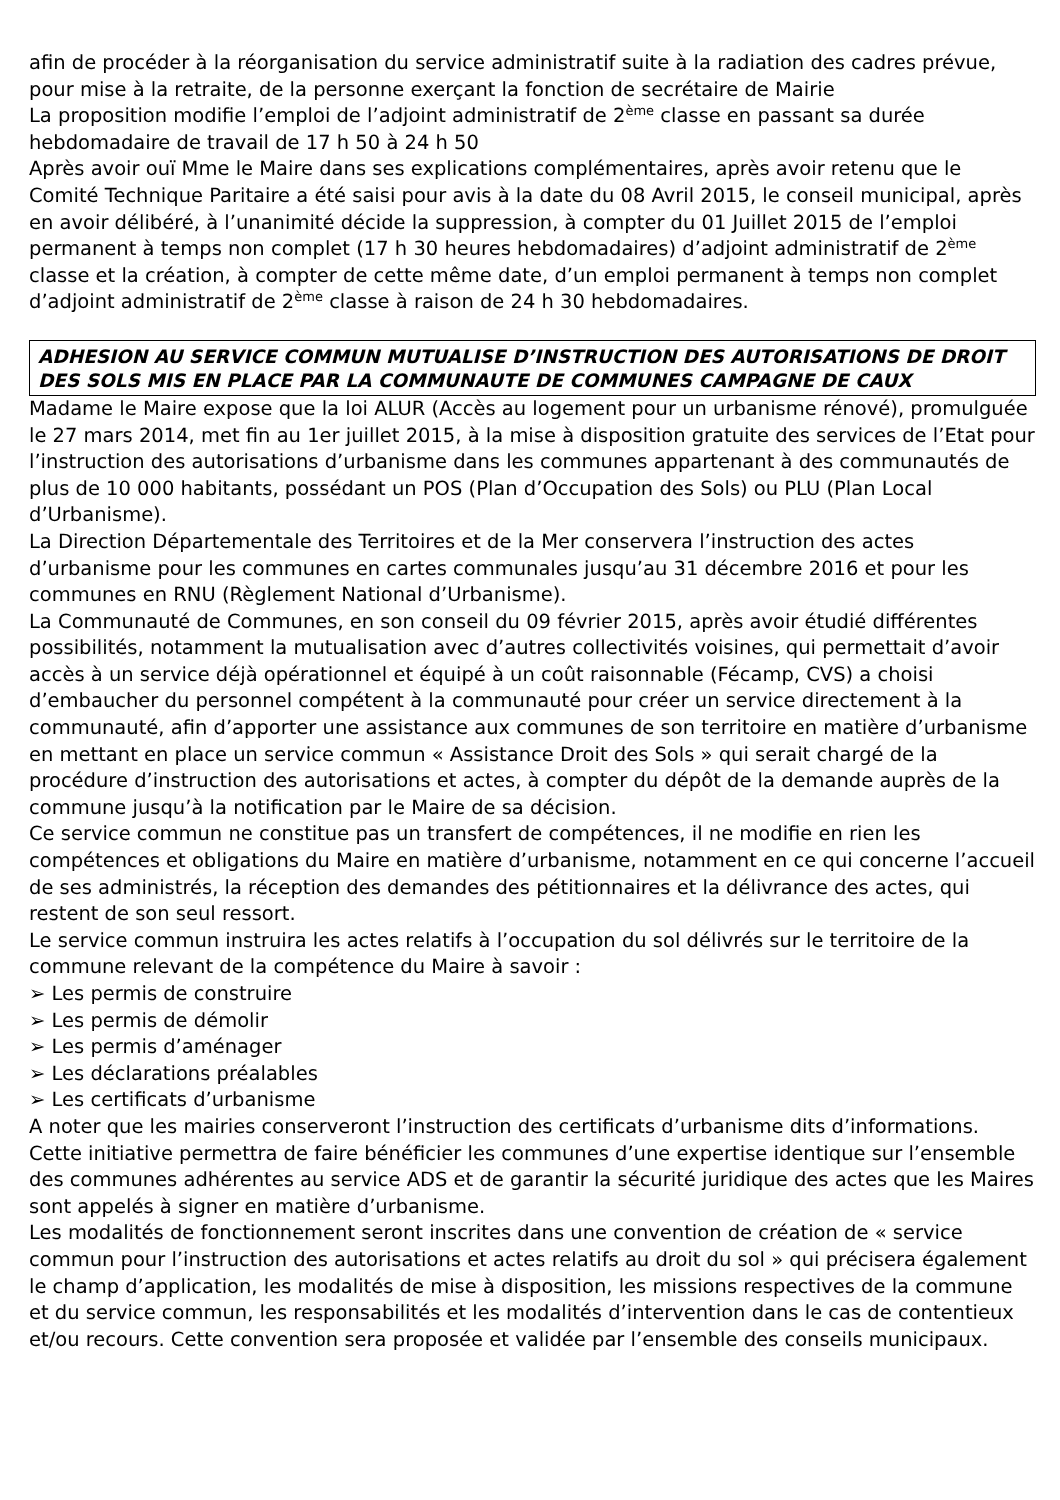afin de procéder à la réorganisation du service administratif suite à la radiation des cadres prévue, pour mise à la retraite, de la personne exerçant la fonction de secrétaire de Mairie
La proposition modifie l’emploi de l’adjoint administratif de 2<sup>ème</sup> classe en passant sa durée hebdomadaire de travail de 17 h 50 à 24 h 50
Après avoir ouï Mme le Maire dans ses explications complémentaires, après avoir retenu que le Comité Technique Paritaire a été saisi pour avis à la date du 08 Avril 2015, le conseil municipal, après en avoir délibéré, à l’unanimité décide la suppression, à compter du 01 Juillet 2015 de l’emploi permanent à temps non complet (17 h 30 heures hebdomadaires) d’adjoint administratif de 2<sup>ème</sup> classe et la création, à compter de cette même date, d’un emploi permanent à temps non complet d’adjoint administratif de 2<sup>ème</sup> classe à raison de 24 h 30 hebdomadaires.
ADHESION AU SERVICE COMMUN MUTUALISE D’INSTRUCTION DES AUTORISATIONS DE DROIT DES SOLS MIS EN PLACE PAR LA COMMUNAUTE DE COMMUNES CAMPAGNE DE CAUX
Madame le Maire expose que la loi ALUR (Accès au logement pour un urbanisme rénové), promulguée le 27 mars 2014, met fin au 1er juillet 2015, à la mise à disposition gratuite des services de l’Etat pour l’instruction des autorisations d’urbanisme dans les communes appartenant à des communautés de plus de 10 000 habitants, possédant un POS (Plan d’Occupation des Sols) ou PLU (Plan Local d’Urbanisme).
La Direction Départementale des Territoires et de la Mer conservera l’instruction des actes d’urbanisme pour les communes en cartes communales jusqu’au 31 décembre 2016 et pour les communes en RNU (Règlement National d’Urbanisme).
La Communauté de Communes, en son conseil du 09 février 2015, après avoir étudié différentes possibilités, notamment la mutualisation avec d’autres collectivités voisines, qui permettait d’avoir accès à un service déjà opérationnel et équipé à un coût raisonnable (Fécamp, CVS) a choisi d’embaucher du personnel compétent à la communauté pour créer un service directement à la communauté, afin d’apporter une assistance aux communes de son territoire en matière d’urbanisme en mettant en place un service commun « Assistance Droit des Sols » qui serait chargé de la procédure d’instruction des autorisations et actes, à compter du dépôt de la demande auprès de la commune jusqu’à la notification par le Maire de sa décision.
Ce service commun ne constitue pas un transfert de compétences, il ne modifie en rien les compétences et obligations du Maire en matière d’urbanisme, notamment en ce qui concerne l’accueil de ses administrés, la réception des demandes des pétitionnaires et la délivrance des actes, qui restent de son seul ressort.
Le service commun instruira les actes relatifs à l’occupation du sol délivrés sur le territoire de la commune relevant de la compétence du Maire à savoir :
➢ Les permis de construire
➢ Les permis de démolir
➢ Les permis d’aménager
➢ Les déclarations préalables
➢ Les certificats d’urbanisme
A noter que les mairies conserveront l’instruction des certificats d’urbanisme dits d’informations.
Cette initiative permettra de faire bénéficier les communes d’une expertise identique sur l’ensemble des communes adhérentes au service ADS et de garantir la sécurité juridique des actes que les Maires sont appelés à signer en matière d’urbanisme.
Les modalités de fonctionnement seront inscrites dans une convention de création de « service commun pour l’instruction des autorisations et actes relatifs au droit du sol » qui précisera également le champ d’application, les modalités de mise à disposition, les missions respectives de la commune et du service commun, les responsabilités et les modalités d’intervention dans le cas de contentieux et/ou recours. Cette convention sera proposée et validée par l’ensemble des conseils municipaux.